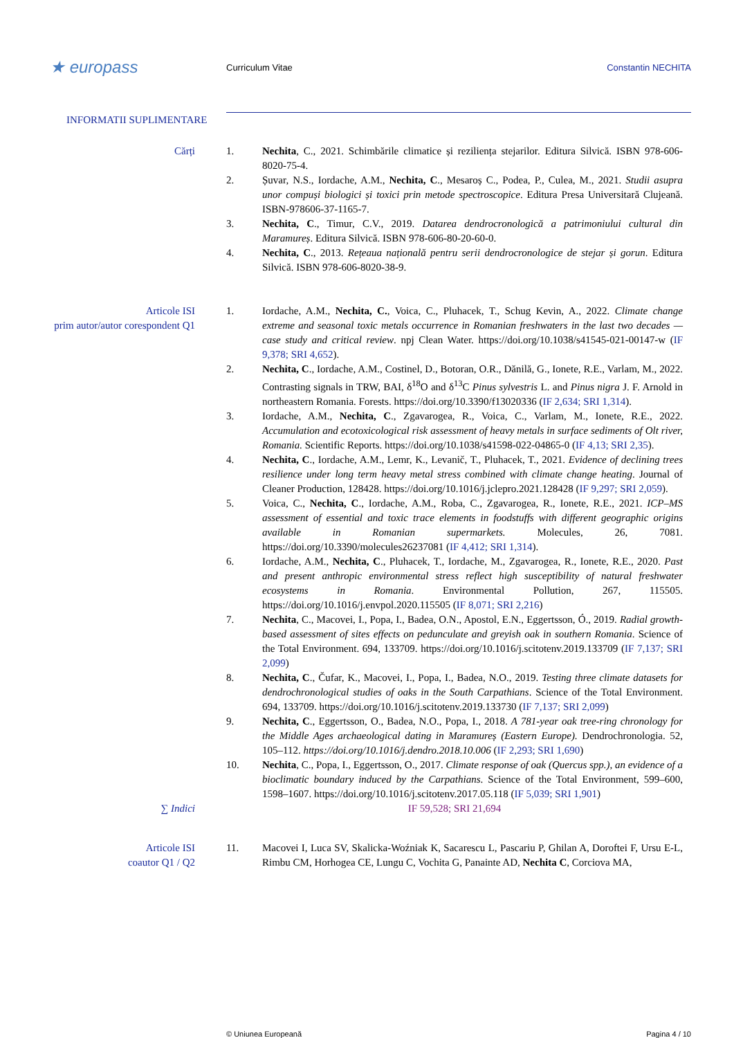★ europass
Curriculum Vitae Constantin NECHITA
INFORMATII SUPLIMENTARE
Cărți 1. Nechita, C., 2021. Schimbările climatice și reziliența stejarilor. Editura Silvică. ISBN 978-606-8020-75-4.
2. Șuvar, N.S., Iordache, A.M., Nechita, C., Mesaroș C., Podea, P., Culea, M., 2021. Studii asupra unor compuși biologici și toxici prin metode spectroscopice. Editura Presa Universitară Clujeană. ISBN-978606-37-1165-7.
3. Nechita, C., Timur, C.V., 2019. Datarea dendrocronologică a patrimoniului cultural din Maramureș. Editura Silvică. ISBN 978-606-80-20-60-0.
4. Nechita, C., 2013. Rețeaua națională pentru serii dendrocronologice de stejar și gorun. Editura Silvică. ISBN 978-606-8020-38-9.
Articole ISI
prim autor/autor corespondent Q1
1. Iordache, A.M., Nechita, C., Voica, C., Pluhacek, T., Schug Kevin, A., 2022. Climate change extreme and seasonal toxic metals occurrence in Romanian freshwaters in the last two decades — case study and critical review. npj Clean Water. https://doi.org/10.1038/s41545-021-00147-w (IF 9,378; SRI 4,652).
2. Nechita, C., Iordache, A.M., Costinel, D., Botoran, O.R., Dănilă, G., Ionete, R.E., Varlam, M., 2022. Contrasting signals in TRW, BAI, δ<sup>18</sup>O and δ<sup>13</sup>C Pinus sylvestris L. and Pinus nigra J. F. Arnold in northeastern Romania. Forests. https://doi.org/10.3390/f13020336 (IF 2,634; SRI 1,314).
3. Iordache, A.M., Nechita, C., Zgavarogea, R., Voica, C., Varlam, M., Ionete, R.E., 2022. Accumulation and ecotoxicological risk assessment of heavy metals in surface sediments of Olt river, Romania. Scientific Reports. https://doi.org/10.1038/s41598-022-04865-0 (IF 4,13; SRI 2,35).
4. Nechita, C., Iordache, A.M., Lemr, K., Levanič, T., Pluhacek, T., 2021. Evidence of declining trees resilience under long term heavy metal stress combined with climate change heating. Journal of Cleaner Production, 128428. https://doi.org/10.1016/j.jclepro.2021.128428 (IF 9,297; SRI 2,059).
5. Voica, C., Nechita, C., Iordache, A.M., Roba, C., Zgavarogea, R., Ionete, R.E., 2021. ICP–MS assessment of essential and toxic trace elements in foodstuffs with different geographic origins available in Romanian supermarkets. Molecules, 26, 7081. https://doi.org/10.3390/molecules26237081 (IF 4,412; SRI 1,314).
6. Iordache, A.M., Nechita, C., Pluhacek, T., Iordache, M., Zgavarogea, R., Ionete, R.E., 2020. Past and present anthropic environmental stress reflect high susceptibility of natural freshwater ecosystems in Romania. Environmental Pollution, 267, 115505. https://doi.org/10.1016/j.envpol.2020.115505 (IF 8,071; SRI 2,216)
7. Nechita, C., Macovei, I., Popa, I., Badea, O.N., Apostol, E.N., Eggertsson, Ó., 2019. Radial growth-based assessment of sites effects on pedunculate and greyish oak in southern Romania. Science of the Total Environment. 694, 133709. https://doi.org/10.1016/j.scitotenv.2019.133709 (IF 7,137; SRI 2,099)
8. Nechita, C., Čufar, K., Macovei, I., Popa, I., Badea, N.O., 2019. Testing three climate datasets for dendrochronological studies of oaks in the South Carpathians. Science of the Total Environment. 694, 133709. https://doi.org/10.1016/j.scitotenv.2019.133730 (IF 7,137; SRI 2,099)
9. Nechita, C., Eggertsson, O., Badea, N.O., Popa, I., 2018. A 781-year oak tree-ring chronology for the Middle Ages archaeological dating in Maramureș (Eastern Europe). Dendrochronologia. 52, 105–112. https://doi.org/10.1016/j.dendro.2018.10.006 (IF 2,293; SRI 1,690)
10. Nechita, C., Popa, I., Eggertsson, O., 2017. Climate response of oak (Quercus spp.), an evidence of a bioclimatic boundary induced by the Carpathians. Science of the Total Environment, 599–600, 1598–1607. https://doi.org/10.1016/j.scitotenv.2017.05.118 (IF 5,039; SRI 1,901)
∑ Indici IF 59,528; SRI 21,694
Articole ISI
coautor Q1 / Q2
11. Macovei I, Luca SV, Skalicka-Woźniak K, Sacarescu L, Pascariu P, Ghilan A, Doroftei F, Ursu E-L, Rimbu CM, Horhogea CE, Lungu C, Vochita G, Panainte AD, Nechita C, Corciova MA,
© Uniunea Europeană Pagina 4 / 10